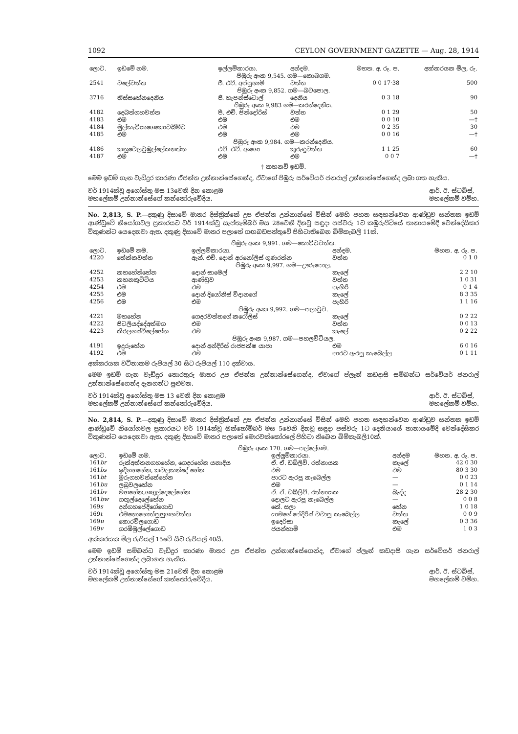1092 CEYLON GOVERNMENT GAZETTE — Aug. 28, 1914
| ලොට. | ඉඩමේ නම. | ඉල්ලම්කාරයා. | අන්දම. | මහත. අ. රූ. ප. | අක්කරයක මිල, රු. |
| --- | --- | --- | --- | --- | --- |
| පිඹුරු අංක 9,545. ගම—කොබගම. | | | | | |
| 2541 | වලේවත්ත | ජී. එච්. අප්පුහාමි | වත්ත | 0 0 17·38 | 500 |
| පිඹුරු අංක 9,852. ගම—බටපොල. | | | | | |
| 3716 | තිස්සහේනදෙනිය | ජී. හැපන්ස්ටොල් | දෙනිය | 0 3 18 | 90 |
| පිඹුරු අංක 9,983 ගම—කරන්දෙනිය. | | | | | |
| 4182 | දෙබත්ගහවත්ත | පී. එච්. පින්දෝරිස් | වත්ත | 0 1 29 | 50 |
| 4183 | එම | එම | එම | 0 0 10 | —† |
| 4184 | මුල්කැටියාගෙකොටබිම්ට | එම | එම | 0 2 35 | 30 |
| 4185 | එම | එම | එම | 0 0 16 | —† |
| පිඹුරු අංක 9,984. ගම—කරන්දෙනිය. | | | | | |
| 4186 | කනුවෙලටුඹුල්ලේකනත්ත | එච්. එච්. අංගො | කුරුඳුවත්ත | 1 1 25 | 60 |
| 4187 | එම | එම | එම | 0 0 7 | —† |
† කහනවි ඉඩම්.
මෙම ඉඩම් ගැන වැඩිදුර කාරණා ඒජන්ත උන්නාන්සේගෙන්ද, ඒවාගේ පිඹුරු සර්වේයර් ජනරාල් උන්නාන්සේගෙන්ද ලබා ගත හැකිය.
වර් 1914ක්වූ අගෝස්තු මස 13වෙනි දින කොළඹ
මහලේකම් උන්නාන්සේගේ කන්තෝරුවේදීය. ආර්. ඊ. ස්ටබ්ස්,
මහලේකම් වම්හ.
No. 2,813, S. P.—දකුණු දිසාවේ මාතර දිස්ත්‍රික්කේ උප ඒජන්ත උන්නාන්සේ විසින් මෙහි පහත සඳහන්වෙන ආණ්ඩුව සන්තක ඉඩම් ආණ්ඩුවේ නියෝගවල ප්‍රකාරයට වර් 1914ක්වූ සැප්තැම්බර් මස 28වෙනි දිනවූ සඳුදා පස්වරු 1ට කඹුරුපිටියේ තානායමේදී වෙන්දේසිකර විකුණන්ට යෙදෙනවා ඇත. දකුණු දිසාවේ මාතර පලාතේ ගඟබඩපත්තුවේ පිහිටාතිබෙන බිම්කැබලි 11ක්.
| පිඹුරු අංක 9,991. ගම—කොට්ටවත්ත. | | | | |
| ලොට. | ඉඩමේ නම. | ඉල්ලම්කාරයා. | අන්දම. | මහත. අ. රූ. ප. |
| 4220 | තේක්කවත්ත | ඇන්. එච්. දොන් අරනෝලිස් ගුණරත්න | වත්ත | 0 1 0 |
| පිඹුරු අංක 9,997. ගම—ඌරුපොල. | | | | |
| 4252 | කහහේන්හේන | දොන් සාමෙල් | කැලේ | 2 2 10 |
| 4253 | කහනකුට්ටිය | ආණ්ඩුව | වත්ත | 1 0 31 |
| 4254 | එම | එම | පැහිරි | 0 1 4 |
| 4255 | එම | දොන් දියෝනිස් විදානගේ | කැලේ | 8 3 35 |
| 4256 | එම | එම | පැහිරි | 1 1 16 |
| පිඹුරු අංක 9,992. ගම—පලාටුව. | | | | |
| 4221 | මහහේන | ගෙදරවත්තගේ කරෝලිස් | කැලේ | 0 2 22 |
| 4222 | පිටලියද්දේඅත්මග | එම | වත්ත | 0 0 13 |
| 4223 | කිරලගස්විලේහේන | එම | කැලේ | 0 2 22 |
| පිඹුරු අංක 9,987. ගම—පහලවිටියල. | | | | |
| 4191 | ඉදුරුහේන | දොන් අන්දිරිස් රාජපක්ෂ යාපා | එම | 6 0 16 |
| 4192 | එම | එම | පාරට ඇරපූ කැබෙල්ල | 0 1 11 |
අක්කරයක වටිනාකම රුපියල් 30 සිට රුපියල් 110 දක්වාය.
මෙම ඉඩම් ගැන වැඩිදුර තොරතුරු මාතර උප ඒජන්ත උන්නාන්සේගෙන්ද, ඒවාගේ ප්ලෑන් කඩදාසි සම්බන්ධ සර්වේයර් ජනරාල් උන්නාන්සේගෙන්ද දැනගන්ට පුළුවන.
වර් 1914ක්වූ අගෝස්තු මස 13 වෙනි දින කොළඹ
මහලේකම් උන්නාන්සේගේ කන්තෝරුවේදීය. ආර්. ඊ. ස්ටබ්ස්,
මහලේකම් වම්හ.
No. 2,814, S. P.—දකුණු දිසාවේ මාතර දිස්ත්‍රික්කේ උප ඒජන්ත උන්නාන්සේ විසින් මෙහි පහත සඳහන්වෙන ආණ්ඩුව සන්තක ඉඩම් ආණ්ඩුවේ නියෝගවල ප්‍රකාරයට වර් 1914ක්වූ ඔක්තෝම්බර් මස 5වෙනි දිනවූ සඳුදා පස්වරු 1ට දෙනියායේ තානායමේදී වෙන්දේසිකර විකුණන්ට යෙදෙනවා ඇත. දකුණු දිසාවේ මාතර පලාතේ මොරවක්කෝරලේ පිහිටා තිබෙන බිම්කැබලි10ක්.
| පිඹුරු අංක 170. ගම—පල්ලේගම. | | | | |
| ලොට. | ඉඩමේ නම. | ඉල්ලුම්කාරයා. | අන්දම | මහත. අ. රූ. ප. |
| 161 br | රුක්අත්තනගහහේන, ගෙදරහේන යනාදිය | ඒ. ඒ. ඩබ්ලිව්. රත්නායක | කැලේ | 42 0 30 |
| 161 bs | ඉදිගහහේන, කවලකන්දේ හේන | එම | එම | 80 3 30 |
| 161 bt | මුරුගහවත්තේහේන | පාරට ඇරපූ කැබෙල්ල | — | 0 0 23 |
| 161 bu | ලබුවලහේන | එම | — | 0 1 14 |
| 161 bv | මහහේන,ගඟුල්දෙලේහේන | ඒ. ඒ. ඩබ්ලිව්. රත්නායක | බැද්ද | 28 2 30 |
| 161 bw | ගඟුල්දෙලේහේන | දොලට ඇරපූ කැබෙල්ල | — | 0 0 8 |
| 169 s | දන්ගහපේදිගේගොඩ | කේ. සලා | හේන | 1 0 18 |
| 169 t | එමනොහොත්පුහුගහවත්ත | යාමගේ පේදිරිස් වවාපූ කැබෙල්ල | වත්ත | 0 0 9 |
| 169 u | කොරවිලගොඩ | ඉදෙරිසා | කැලේ | 0 3 36 |
| 169 v | ගරඹිමුල්ලේගොඩ | ජයන්හාමි | එම | 1 0 3 |
අක්කරයක මිල රුපියල් 15වේ සිට රුපියල් 40සි.
මෙම ඉඩම් සම්බන්ධ වැඩිදුර කාරණා මාතර උප ඒජන්ත උන්නාන්සේගෙන්ද, ඒවාගේ ප්ලෑන් කඩදාසි ගැන සර්වේයර් ජනරාල් උන්නාන්සේගෙන්ද ලබාගත හැකිය.
වර් 1914ක්වූ අගෝස්තු මස 21වෙනි දින කොළඹ
මහලේකම් උන්නාන්සේගේ කන්තෝරුවේදීය. ආර්. ඊ. ස්ටබ්ස්,
මහලේකම් වම්හ.